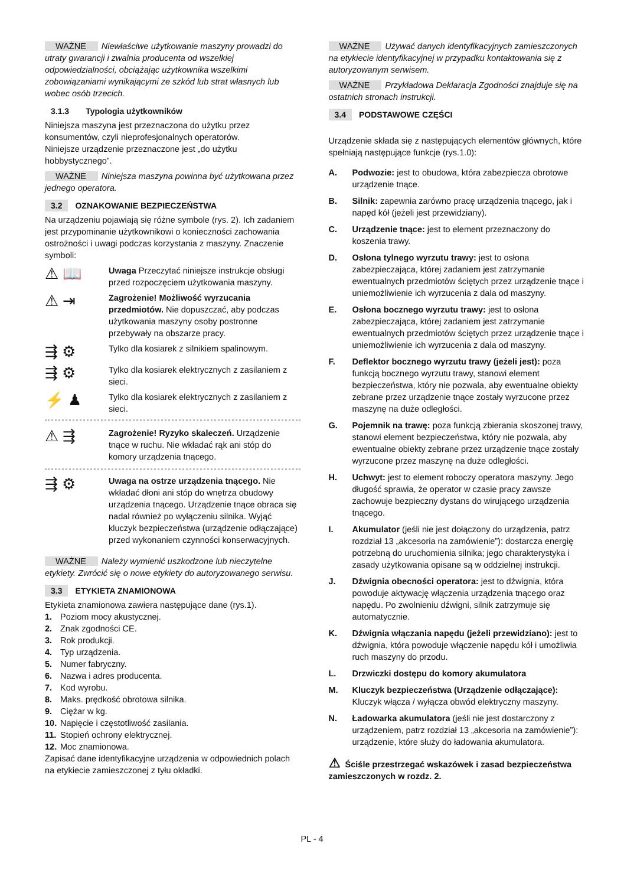WAŻNE Niewłaściwe użytkowanie maszyny prowadzi do utraty gwarancji i zwalnia producenta od wszelkiej odpowiedzialności, obciążając użytkownika wszelkimi zobowiązaniami wynikającymi ze szkód lub strat własnych lub wobec osób trzecich.
3.1.3 Typologia użytkowników
Niniejsza maszyna jest przeznaczona do użytku przez konsumentów, czyli nieprofesjonalnych operatorów.
Niniejsze urządzenie przeznaczone jest „do użytku hobbystycznego”.
WAŻNE Niniejsza maszyna powinna być użytkowana przez jednego operatora.
3.2 OZNAKOWANIE BEZPIECZEŃSTWA
Na urządzeniu pojawiają się różne symbole (rys. 2). Ich zadaniem jest przypominanie użytkownikowi o konieczności zachowania ostrożności i uwagi podczas korzystania z maszyny. Znaczenie symboli:
⚠ 📖
Uwaga Przeczytać niniejsze instrukcje obsługi przed rozpoczęciem użytkowania maszyny.
⚠ ⇥
Zagrożenie! Możliwość wyrzucania przedmiotów. Nie dopuszczać, aby podczas użytkowania maszyny osoby postronne przebywały na obszarze pracy.
⇶ ⚙
Tylko dla kosiarek z silnikiem spalinowym.
⇶ ⚙
Tylko dla kosiarek elektrycznych z zasilaniem z sieci.
⚡ ♟
Tylko dla kosiarek elektrycznych z zasilaniem z sieci.
⚠ ⇶
Zagrożenie! Ryzyko skaleczeń. Urządzenie tnące w ruchu. Nie wkładać rąk ani stóp do komory urządzenia tnącego.
⇶ ⚙
Uwaga na ostrze urządzenia tnącego. Nie wkładać dłoni ani stóp do wnętrza obudowy urządzenia tnącego. Urządzenie tnące obraca się nadal również po wyłączeniu silnika. Wyjąć kluczyk bezpieczeństwa (urządzenie odłączające) przed wykonaniem czynności konserwacyjnych.
WAŻNE Należy wymienić uszkodzone lub nieczytelne etykiety. Zwrócić się o nowe etykiety do autoryzowanego serwisu.
3.3 ETYKIETA ZNAMIONOWA
Etykieta znamionowa zawiera następujące dane (rys.1).
1. Poziom mocy akustycznej.
2. Znak zgodności CE.
3. Rok produkcji.
4. Typ urządzenia.
5. Numer fabryczny.
6. Nazwa i adres producenta.
7. Kod wyrobu.
8. Maks. prędkość obrotowa silnika.
9. Ciężar w kg.
10. Napięcie i częstotliwość zasilania.
11. Stopień ochrony elektrycznej.
12. Moc znamionowa.
Zapisać dane identyfikacyjne urządzenia w odpowiednich polach na etykiecie zamieszczonej z tyłu okładki.
WAŻNE Używać danych identyfikacyjnych zamieszczonych na etykiecie identyfikacyjnej w przypadku kontaktowania się z autoryzowanym serwisem.
WAŻNE Przykładowa Deklaracja Zgodności znajduje się na ostatnich stronach instrukcji.
3.4 PODSTAWOWE CZĘŚCI
Urządzenie składa się z następujących elementów głównych, które spełniają następujące funkcje (rys.1.0):
A. Podwozie: jest to obudowa, która zabezpiecza obrotowe urządzenie tnące.
B. Silnik: zapewnia zarówno pracę urządzenia tnącego, jak i napęd kół (jeżeli jest przewidziany).
C. Urządzenie tnące: jest to element przeznaczony do koszenia trawy.
D. Osłona tylnego wyrzutu trawy: jest to osłona zabezpieczająca, której zadaniem jest zatrzymanie ewentualnych przedmiotów ściętych przez urządzenie tnące i uniemożliwienie ich wyrzucenia z dala od maszyny.
E. Osłona bocznego wyrzutu trawy: jest to osłona zabezpieczająca, której zadaniem jest zatrzymanie ewentualnych przedmiotów ściętych przez urządzenie tnące i uniemożliwienie ich wyrzucenia z dala od maszyny.
F. Deflektor bocznego wyrzutu trawy (jeżeli jest): poza funkcją bocznego wyrzutu trawy, stanowi element bezpieczeństwa, który nie pozwala, aby ewentualne obiekty zebrane przez urządzenie tnące zostały wyrzucone przez maszynę na duże odległości.
G. Pojemnik na trawę: poza funkcją zbierania skoszonej trawy, stanowi element bezpieczeństwa, który nie pozwala, aby ewentualne obiekty zebrane przez urządzenie tnące zostały wyrzucone przez maszynę na duże odległości.
H. Uchwyt: jest to element roboczy operatora maszyny. Jego długość sprawia, że operator w czasie pracy zawsze zachowuje bezpieczny dystans do wirującego urządzenia tnącego.
I. Akumulator (jeśli nie jest dołączony do urządzenia, patrz rozdział 13 „akcesoria na zamówienie”): dostarcza energię potrzebną do uruchomienia silnika; jego charakterystyka i zasady użytkowania opisane są w oddzielnej instrukcji.
J. Dźwignia obecności operatora: jest to dźwignia, która powoduje aktywację włączenia urządzenia tnącego oraz napędu. Po zwolnieniu dźwigni, silnik zatrzymuje się automatycznie.
K. Dźwignia włączania napędu (jeżeli przewidziano): jest to dźwignia, która powoduje włączenie napędu kół i umożliwia ruch maszyny do przodu.
L. Drzwiczki dostępu do komory akumulatora
M. Kluczyk bezpieczeństwa (Urządzenie odłączające): Kluczyk włącza / wyłącza obwód elektryczny maszyny.
N. Ładowarka akumulatora (jeśli nie jest dostarczony z urządzeniem, patrz rozdział 13 „akcesoria na zamówienie”): urządzenie, które służy do ładowania akumulatora.
⚠ Ściśle przestrzegać wskazówek i zasad bezpieczeństwa zamieszczonych w rozdz. 2.
PL - 4